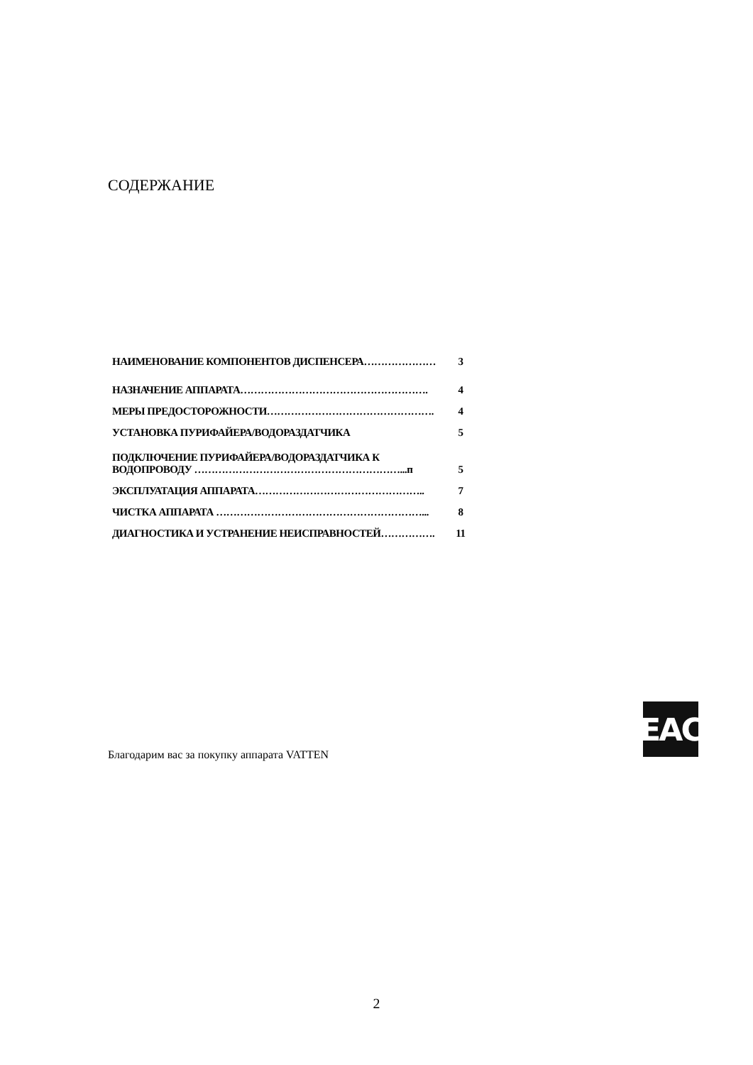СОДЕРЖАНИЕ
| НАИМЕНОВАНИЕ КОМПОНЕНТОВ ДИСПЕНСЕРА………………… | 3 |
| НАЗНАЧЕНИЕ АППАРАТА………………………………………………. | 4 |
| МЕРЫ ПРЕДОСТОРОЖНОСТИ…………………………………………. | 4 |
| УСТАНОВКА ПУРИФАЙЕРА/ВОДОРАЗДАТЧИКА | 5 |
| ПОДКЛЮЧЕНИЕ ПУРИФАЙЕРА/ВОДОРАЗДАТЧИКА К ВОДОПРОВОДУ ……………………………………………………...п | 5 |
| ЭКСПЛУАТАЦИЯ АППАРАТА………………………………………….. | 7 |
| ЧИСТКА АППАРАТА ……………………………………………………... | 8 |
| ДИАГНОСТИКА И УСТРАНЕНИЕ НЕИСПРАВНОСТЕЙ……………. | 11 |
EAC
Благодарим вас за покупку аппарата VATTEN
2